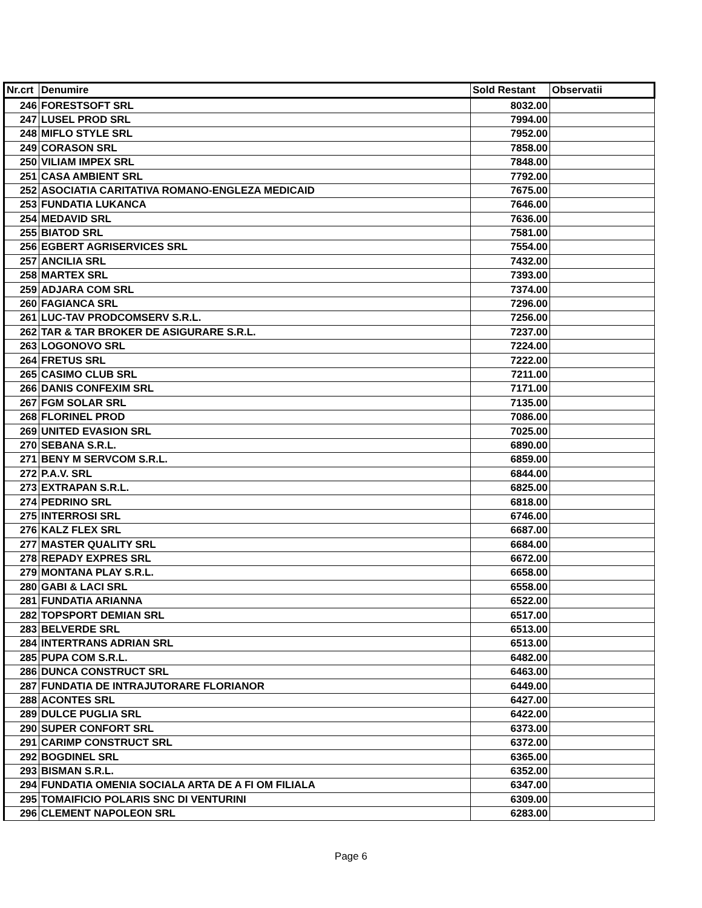| Nr.crt | Denumire | Sold Restant | Observatii |
| --- | --- | --- | --- |
| 246 | FORESTSOFT SRL | 8032.00 | |
| 247 | LUSEL PROD SRL | 7994.00 | |
| 248 | MIFLO STYLE SRL | 7952.00 | |
| 249 | CORASON SRL | 7858.00 | |
| 250 | VILIAM IMPEX SRL | 7848.00 | |
| 251 | CASA AMBIENT SRL | 7792.00 | |
| 252 | ASOCIATIA CARITATIVA ROMANO-ENGLEZA MEDICAID | 7675.00 | |
| 253 | FUNDATIA LUKANCA | 7646.00 | |
| 254 | MEDAVID SRL | 7636.00 | |
| 255 | BIATOD SRL | 7581.00 | |
| 256 | EGBERT AGRISERVICES SRL | 7554.00 | |
| 257 | ANCILIA SRL | 7432.00 | |
| 258 | MARTEX SRL | 7393.00 | |
| 259 | ADJARA COM SRL | 7374.00 | |
| 260 | FAGIANCA SRL | 7296.00 | |
| 261 | LUC-TAV PRODCOMSERV S.R.L. | 7256.00 | |
| 262 | TAR & TAR BROKER DE ASIGURARE S.R.L. | 7237.00 | |
| 263 | LOGONOVO SRL | 7224.00 | |
| 264 | FRETUS SRL | 7222.00 | |
| 265 | CASIMO CLUB SRL | 7211.00 | |
| 266 | DANIS CONFEXIM SRL | 7171.00 | |
| 267 | FGM SOLAR SRL | 7135.00 | |
| 268 | FLORINEL PROD | 7086.00 | |
| 269 | UNITED EVASION SRL | 7025.00 | |
| 270 | SEBANA S.R.L. | 6890.00 | |
| 271 | BENY M SERVCOM S.R.L. | 6859.00 | |
| 272 | P.A.V. SRL | 6844.00 | |
| 273 | EXTRAPAN S.R.L. | 6825.00 | |
| 274 | PEDRINO SRL | 6818.00 | |
| 275 | INTERROSI SRL | 6746.00 | |
| 276 | KALZ FLEX SRL | 6687.00 | |
| 277 | MASTER QUALITY SRL | 6684.00 | |
| 278 | REPADY EXPRES SRL | 6672.00 | |
| 279 | MONTANA PLAY S.R.L. | 6658.00 | |
| 280 | GABI & LACI SRL | 6558.00 | |
| 281 | FUNDATIA ARIANNA | 6522.00 | |
| 282 | TOPSPORT DEMIAN SRL | 6517.00 | |
| 283 | BELVERDE SRL | 6513.00 | |
| 284 | INTERTRANS ADRIAN SRL | 6513.00 | |
| 285 | PUPA COM S.R.L. | 6482.00 | |
| 286 | DUNCA CONSTRUCT SRL | 6463.00 | |
| 287 | FUNDATIA DE INTRAJUTORARE FLORIANOR | 6449.00 | |
| 288 | ACONTES SRL | 6427.00 | |
| 289 | DULCE PUGLIA SRL | 6422.00 | |
| 290 | SUPER CONFORT SRL | 6373.00 | |
| 291 | CARIMP CONSTRUCT SRL | 6372.00 | |
| 292 | BOGDINEL SRL | 6365.00 | |
| 293 | BISMAN S.R.L. | 6352.00 | |
| 294 | FUNDATIA OMENIA SOCIALA ARTA DE A FI OM FILIALA | 6347.00 | |
| 295 | TOMAIFICIO POLARIS SNC DI VENTURINI | 6309.00 | |
| 296 | CLEMENT NAPOLEON SRL | 6283.00 | |
Page 6